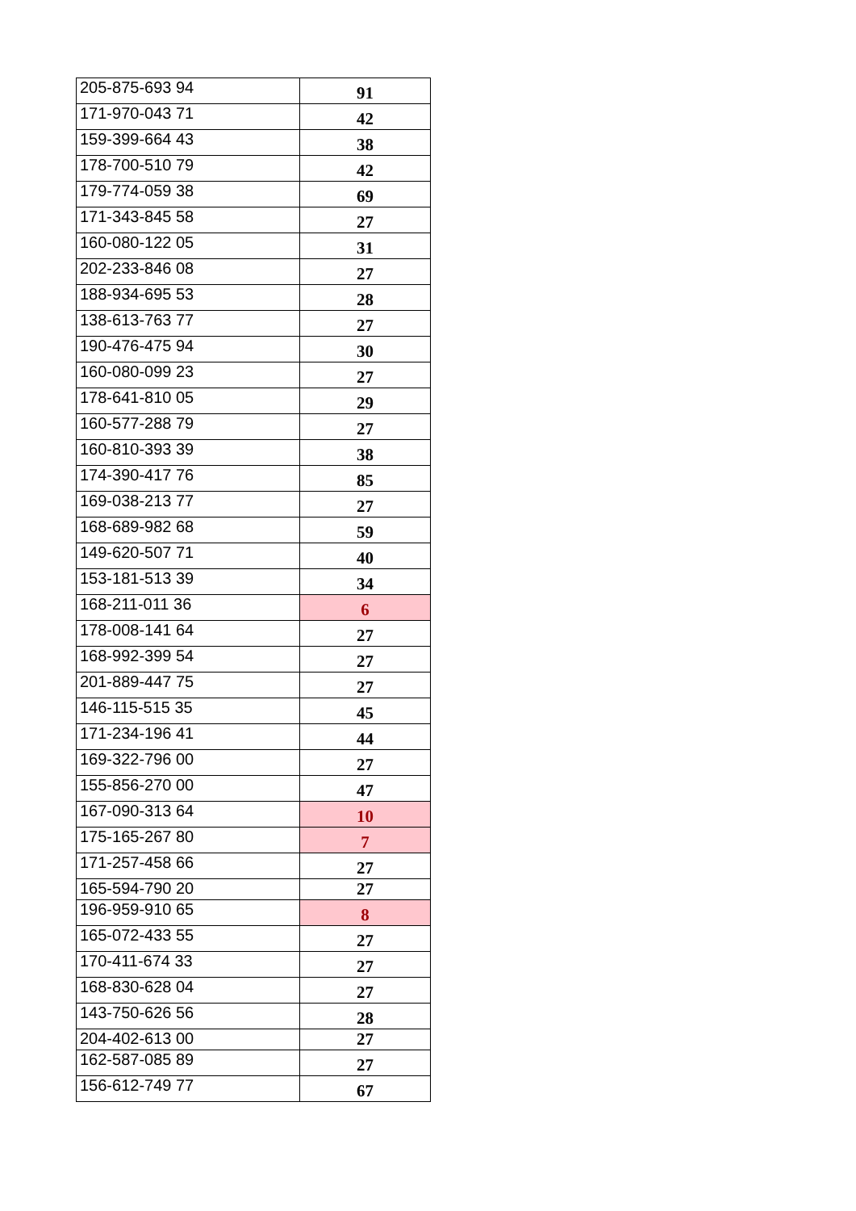| 205-875-693 94 | 91 |
| 171-970-043 71 | 42 |
| 159-399-664 43 | 38 |
| 178-700-510 79 | 42 |
| 179-774-059 38 | 69 |
| 171-343-845 58 | 27 |
| 160-080-122 05 | 31 |
| 202-233-846 08 | 27 |
| 188-934-695 53 | 28 |
| 138-613-763 77 | 27 |
| 190-476-475 94 | 30 |
| 160-080-099 23 | 27 |
| 178-641-810 05 | 29 |
| 160-577-288 79 | 27 |
| 160-810-393 39 | 38 |
| 174-390-417 76 | 85 |
| 169-038-213 77 | 27 |
| 168-689-982 68 | 59 |
| 149-620-507 71 | 40 |
| 153-181-513 39 | 34 |
| 168-211-011 36 | 6 |
| 178-008-141 64 | 27 |
| 168-992-399 54 | 27 |
| 201-889-447 75 | 27 |
| 146-115-515 35 | 45 |
| 171-234-196 41 | 44 |
| 169-322-796 00 | 27 |
| 155-856-270 00 | 47 |
| 167-090-313 64 | 10 |
| 175-165-267 80 | 7 |
| 171-257-458 66 | 27 |
| 165-594-790 20 | 27 |
| 196-959-910 65 | 8 |
| 165-072-433 55 | 27 |
| 170-411-674 33 | 27 |
| 168-830-628 04 | 27 |
| 143-750-626 56 | 28 |
| 204-402-613 00 | 27 |
| 162-587-085 89 | 27 |
| 156-612-749 77 | 67 |